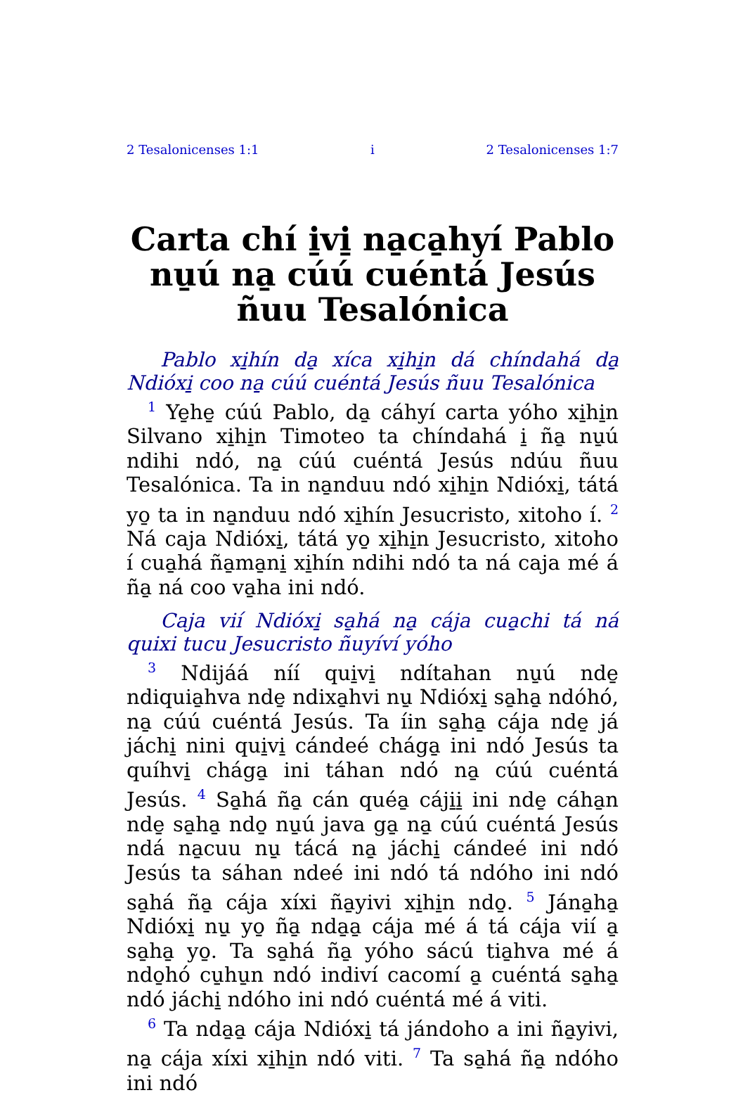2 Tesalonicenses 1:1 i 2 Tesalonicenses 1:7
Carta chí i̱vi̱ na̱ca̱hyí Pablo nu̱ú na̱ cúú cuéntá Jesús ñuu Tesalónica
Pablo xi̱hín da̱ xíca xi̱hi̱n dá chíndahá da̱ Ndióxi̱ coo na̱ cúú cuéntá Jesús ñuu Tesalónica
<sup>1</sup> Ye̱he̱ cúú Pablo, da̱ cáhyí carta yóho xi̱hi̱n Silvano xi̱hi̱n Timoteo ta chíndahá i̱ ña̱ nu̱ú ndihi ndó, na̱ cúú cuéntá Jesús ndúu ñuu Tesalónica. Ta in na̱nduu ndó xi̱hi̱n Ndióxi̱, tátá yo̱ ta in na̱nduu ndó xi̱hín Jesucristo, xitoho í. <sup>2</sup> Ná caja Ndióxi̱, tátá yo̱ xi̱hi̱n Jesucristo, xitoho í cua̱há ña̱ma̱ni̱ xi̱hín ndihi ndó ta ná caja mé á ña̱ ná coo va̱ha ini ndó.
Caja vií Ndióxi̱ sa̱há na̱ cája cua̱chi tá ná quixi tucu Jesucristo ñuyíví yóho
<sup>3</sup> Ndijáá níí qui̱vi̱ ndítahan nu̱ú nde̱ ndiquia̱hva nde̱ ndixa̱hvi nu̱ Ndióxi̱ sa̱ha̱ ndóhó, na̱ cúú cuéntá Jesús. Ta íin sa̱ha̱ cája nde̱ já jáchi̱ nini qui̱vi̱ cándeé chága̱ ini ndó Jesús ta quíhvi̱ chága̱ ini táhan ndó na̱ cúú cuéntá Jesús. <sup>4</sup> Sa̱há ña̱ cán quéa̱ cáji̱i̱ ini nde̱ cáha̱n nde̱ sa̱ha̱ ndo̱ nu̱ú java ga̱ na̱ cúú cuéntá Jesús ndá na̱cuu nu̱ tácá na̱ jáchi̱ cándeé ini ndó Jesús ta sáhan ndeé ini ndó tá ndóho ini ndó sa̱há ña̱ cája xíxi ña̱yivi xi̱hi̱n ndo̱. <sup>5</sup> Jána̱ha̱ Ndióxi̱ nu̱ yo̱ ña̱ nda̱a̱ cája mé á tá cája vií a̱ sa̱ha̱ yo̱. Ta sa̱há ña̱ yóho sácú tia̱hva mé á ndo̱hó cu̱hu̱n ndó indiví cacomí a̱ cuéntá sa̱ha̱ ndó jáchi̱ ndóho ini ndó cuéntá mé á viti.
<sup>6</sup> Ta nda̱a̱ cája Ndióxi̱ tá jándoho a ini ña̱yivi, na̱ cája xíxi xi̱hi̱n ndó viti. <sup>7</sup> Ta sa̱há ña̱ ndóho ini ndó